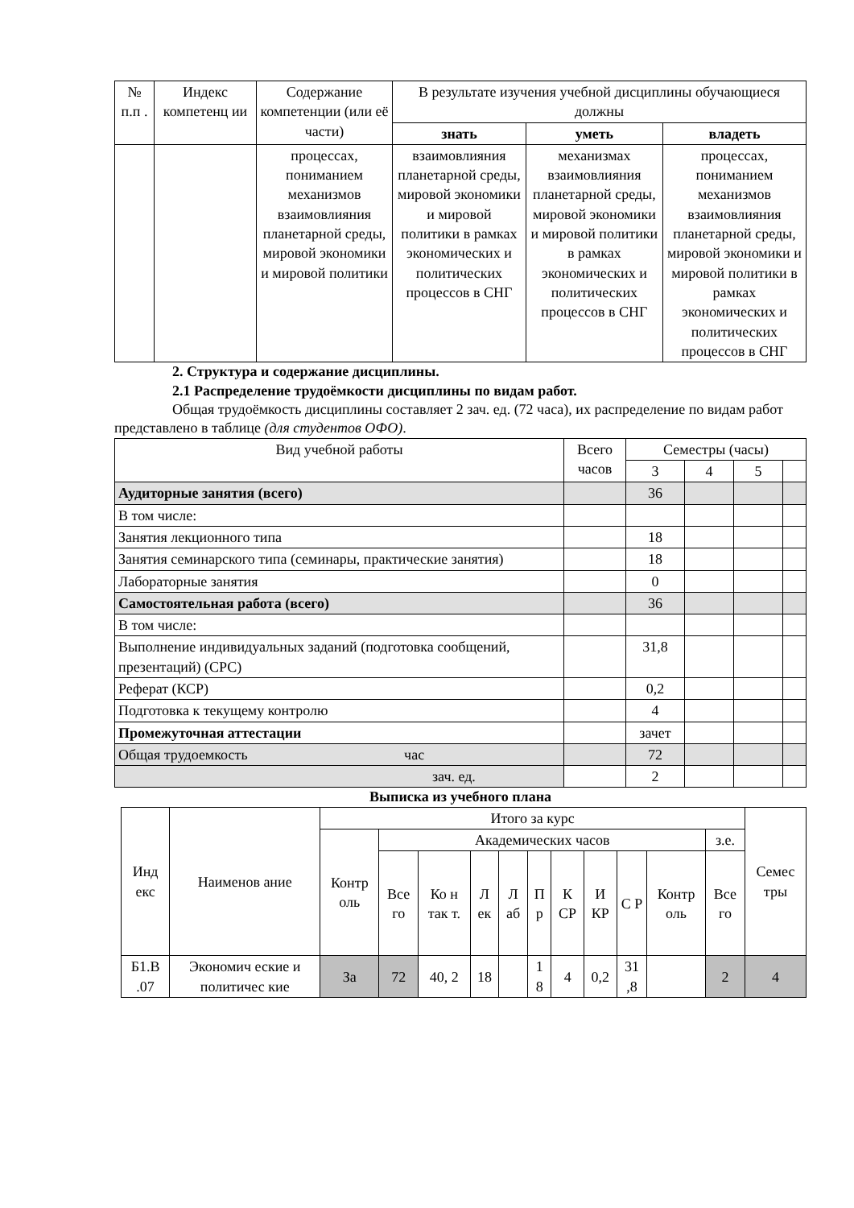| № п.п . | Индекс компетенц ии | Содержание компетенции (или её части) | В результате изучения учебной дисциплины обучающиеся должны | | |
| | | | знать | уметь | владеть |
| | | процессах, пониманием механизмов взаимовлияния планетарной среды, мировой экономики и мировой политики | взаимовлияния планетарной среды, мировой экономики и мировой политики в рамках экономических и политических процессов в СНГ | механизмах взаимовлияния планетарной среды, мировой экономики и мировой политики в рамках экономических и политических процессов в СНГ | процессах, пониманием механизмов взаимовлияния планетарной среды, мировой экономики и мировой политики в рамках экономических и политических процессов в СНГ |
2. Структура и содержание дисциплины.
2.1 Распределение трудоёмкости дисциплины по видам работ.
Общая трудоёмкость дисциплины составляет 2 зач. ед. (72 часа), их распределение по видам работ представлено в таблице (для студентов ОФО).
| Вид учебной работы | Всего часов | Семестры (часы) | | | |
| | | 3 | 4 | 5 | |
| Аудиторные занятия (всего) | | 36 | | | |
| В том числе: | | | | | |
| Занятия лекционного типа | | 18 | | | |
| Занятия семинарского типа (семинары, практические занятия) | | 18 | | | |
| Лабораторные занятия | | 0 | | | |
| Самостоятельная работа (всего) | | 36 | | | |
| В том числе: | | | | | |
| Выполнение индивидуальных заданий (подготовка сообщений, презентаций) (СРС) | | 31,8 | | | |
| Реферат (КСР) | | 0,2 | | | |
| Подготовка к текущему контролю | | 4 | | | |
| Промежуточная аттестации | | зачет | | | |
| Общая трудоемкость час | | 72 | | | |
| зач. ед. | | 2 | | | |
Выписка из учебного плана
| Инд екс | Наименов ание | Итого за курс | | | | | | | | | | | Семес тры |
| | | Контр оль | Академических часов | | | | | | | | | з.е. | |
| | | | Все го | Ко н так т. | Л ек | Л аб | П р | К СР | И КР | С Р | Контр оль | Все го | |
| Б1.В .07 | Экономич еские и политичес кие | За | 72 | 40, 2 | 18 | | 1 8 | 4 | 0,2 | 31 ,8 | | 2 | 4 |